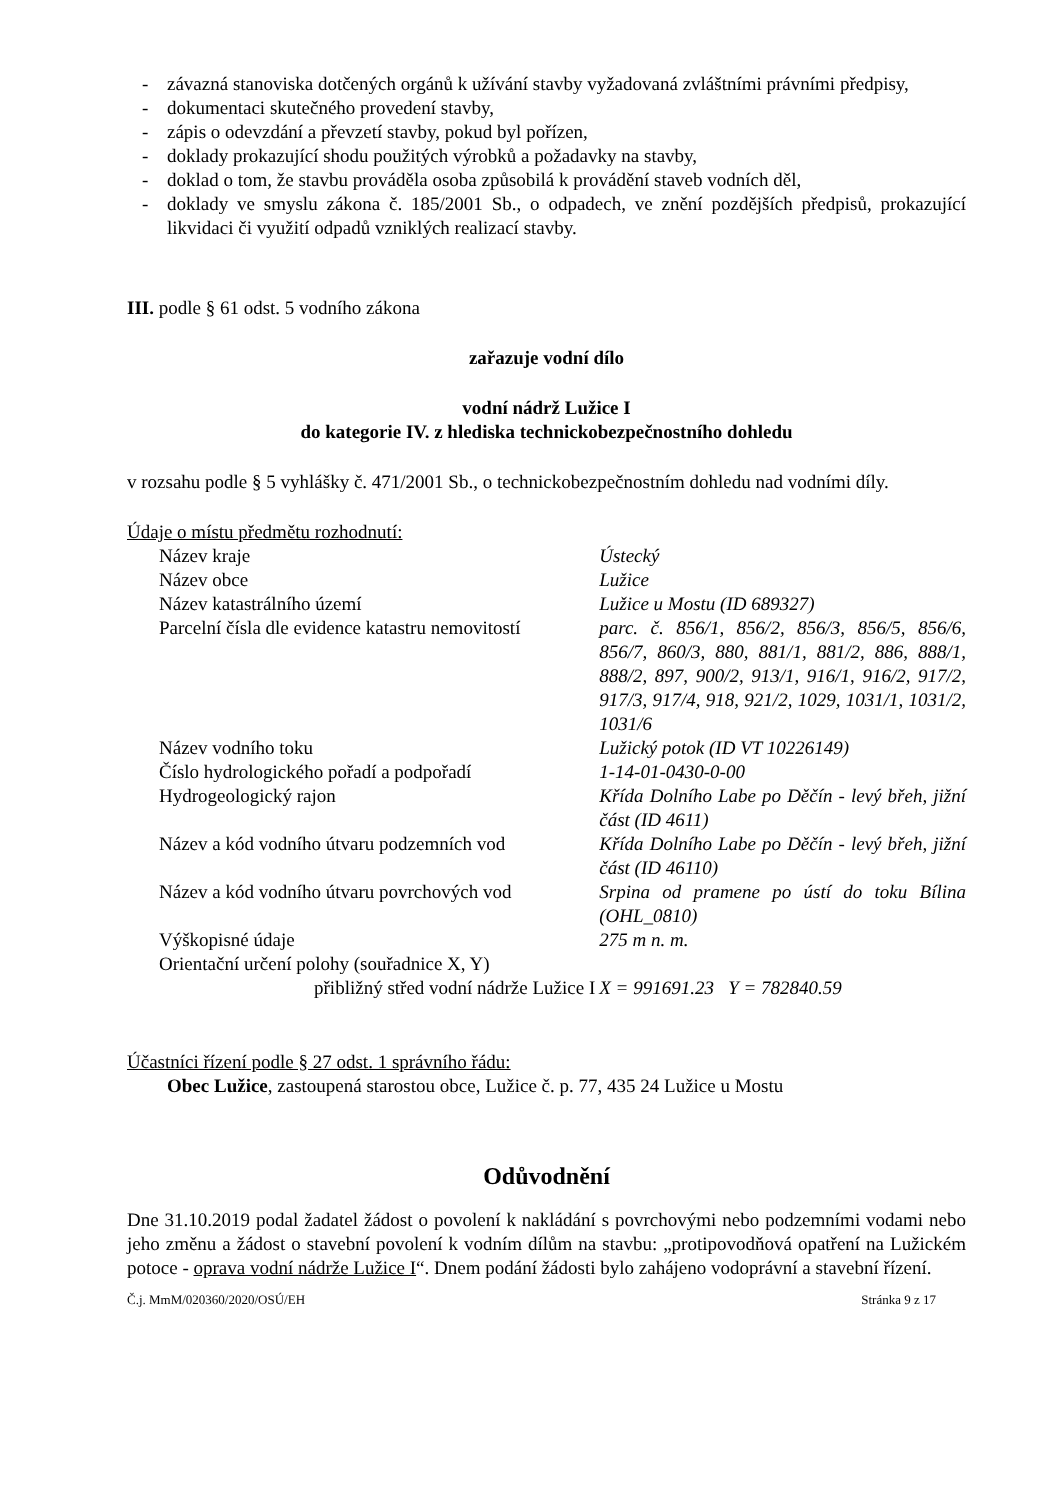- závazná stanoviska dotčených orgánů k užívání stavby vyžadovaná zvláštními právními předpisy,
- dokumentaci skutečného provedení stavby,
- zápis o odevzdání a převzetí stavby, pokud byl pořízen,
- doklady prokazující shodu použitých výrobků a požadavky na stavby,
- doklad o tom, že stavbu prováděla osoba způsobilá k provádění staveb vodních děl,
- doklady ve smyslu zákona č. 185/2001 Sb., o odpadech, ve znění pozdějších předpisů, prokazující likvidaci či využití odpadů vzniklých realizací stavby.
III. podle § 61 odst. 5 vodního zákona
zařazuje vodní dílo
vodní nádrž Lužice I
do kategorie IV. z hlediska technickobezpečnostního dohledu
v rozsahu podle § 5 vyhlášky č. 471/2001 Sb., o technickobezpečnostním dohledu nad vodními díly.
Údaje o místu předmětu rozhodnutí:
| Název kraje | Ústecký |
| Název obce | Lužice |
| Název katastrálního území | Lužice u Mostu (ID 689327) |
| Parcelní čísla dle evidence katastru nemovitostí | parc. č. 856/1, 856/2, 856/3, 856/5, 856/6, 856/7, 860/3, 880, 881/1, 881/2, 886, 888/1, 888/2, 897, 900/2, 913/1, 916/1, 916/2, 917/2, 917/3, 917/4, 918, 921/2, 1029, 1031/1, 1031/2, 1031/6 |
| Název vodního toku | Lužický potok (ID VT 10226149) |
| Číslo hydrologického pořadí a podpořadí | 1-14-01-0430-0-00 |
| Hydrogeologický rajon | Křída Dolního Labe po Děčín - levý břeh, jižní část (ID 4611) |
| Název a kód vodního útvaru podzemních vod | Křída Dolního Labe po Děčín - levý břeh, jižní část (ID 46110) |
| Název a kód vodního útvaru povrchových vod | Srpina od pramene po ústí do toku Bílina (OHL_0810) |
| Výškopisné údaje | 275 m n. m. |
| Orientační určení polohy (souřadnice X, Y) | |
| přibližný střed vodní nádrže Lužice I | X = 991691.23 Y = 782840.59 |
Účastníci řízení podle § 27 odst. 1 správního řádu:
Obec Lužice, zastoupená starostou obce, Lužice č. p. 77, 435 24 Lužice u Mostu
Odůvodnění
Dne 31.10.2019 podal žadatel žádost o povolení k nakládání s povrchovými nebo podzemními vodami nebo jeho změnu a žádost o stavební povolení k vodním dílům na stavbu: „protipovodňová opatření na Lužickém potoce - oprava vodní nádrže Lužice I“. Dnem podání žádosti bylo zahájeno vodoprávní a stavební řízení.
Č.j. MmM/020360/2020/OSÚ/EH Stránka 9 z 17